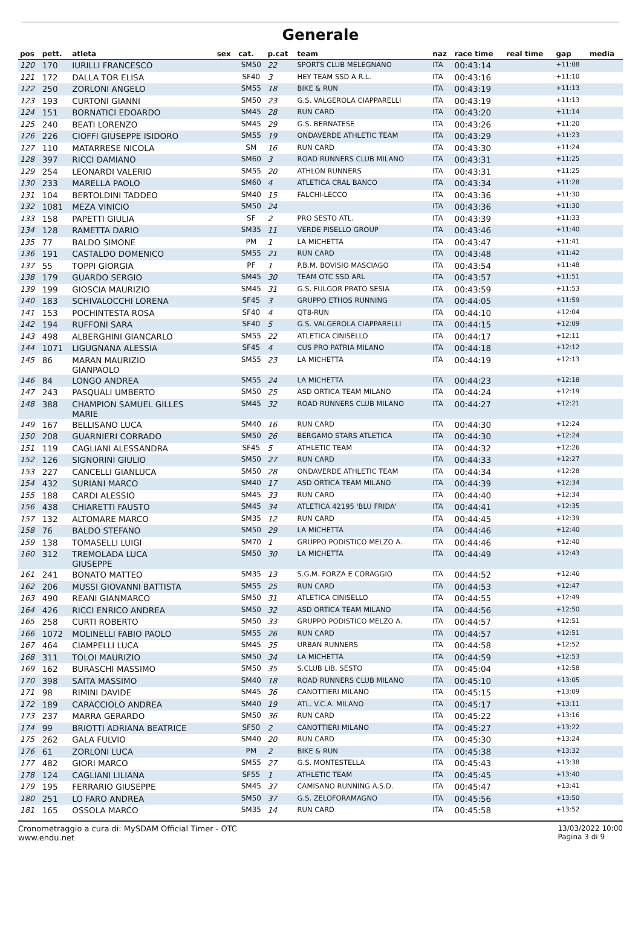Generale
| pos | pett. | atleta | sex | cat. | p.cat | team | naz | race time | real time | gap | media |
| --- | --- | --- | --- | --- | --- | --- | --- | --- | --- | --- | --- |
| 120 | 170 | IURILLI FRANCESCO | | SM50 | 22 | SPORTS CLUB MELEGNANO | ITA | 00:43:14 | | +11:08 | |
| 121 | 172 | DALLA TOR ELISA | | SF40 | 3 | HEY TEAM SSD A R.L. | ITA | 00:43:16 | | +11:10 | |
| 122 | 250 | ZORLONI ANGELO | | SM55 | 18 | BIKE & RUN | ITA | 00:43:19 | | +11:13 | |
| 123 | 193 | CURTONI GIANNI | | SM50 | 23 | G.S. VALGEROLA CIAPPARELLI | ITA | 00:43:19 | | +11:13 | |
| 124 | 151 | BORNATICI EDOARDO | | SM45 | 28 | RUN CARD | ITA | 00:43:20 | | +11:14 | |
| 125 | 240 | BEATI LORENZO | | SM45 | 29 | G.S. BERNATESE | ITA | 00:43:26 | | +11:20 | |
| 126 | 226 | CIOFFI GIUSEPPE ISIDORO | | SM55 | 19 | ONDAVERDE ATHLETIC TEAM | ITA | 00:43:29 | | +11:23 | |
| 127 | 110 | MATARRESE NICOLA | | SM | 16 | RUN CARD | ITA | 00:43:30 | | +11:24 | |
| 128 | 397 | RICCI DAMIANO | | SM60 | 3 | ROAD RUNNERS CLUB MILANO | ITA | 00:43:31 | | +11:25 | |
| 129 | 254 | LEONARDI VALERIO | | SM55 | 20 | ATHLON RUNNERS | ITA | 00:43:31 | | +11:25 | |
| 130 | 233 | MARELLA PAOLO | | SM60 | 4 | ATLETICA CRAL BANCO | ITA | 00:43:34 | | +11:28 | |
| 131 | 104 | BERTOLDINI TADDEO | | SM40 | 15 | FALCHI-LECCO | ITA | 00:43:36 | | +11:30 | |
| 132 | 1081 | MEZA VINICIO | | SM50 | 24 | | ITA | 00:43:36 | | +11:30 | |
| 133 | 158 | PAPETTI GIULIA | | SF | 2 | PRO SESTO ATL. | ITA | 00:43:39 | | +11:33 | |
| 134 | 128 | RAMETTA DARIO | | SM35 | 11 | VERDE PISELLO GROUP | ITA | 00:43:46 | | +11:40 | |
| 135 | 77 | BALDO SIMONE | | PM | 1 | LA MICHETTA | ITA | 00:43:47 | | +11:41 | |
| 136 | 191 | CASTALDO DOMENICO | | SM55 | 21 | RUN CARD | ITA | 00:43:48 | | +11:42 | |
| 137 | 55 | TOPPI GIORGIA | | PF | 1 | P.B.M. BOVISIO MASCIAGO | ITA | 00:43:54 | | +11:48 | |
| 138 | 179 | GUARDO SERGIO | | SM45 | 30 | TEAM OTC SSD ARL | ITA | 00:43:57 | | +11:51 | |
| 139 | 199 | GIOSCIA MAURIZIO | | SM45 | 31 | G.S. FULGOR PRATO SESIA | ITA | 00:43:59 | | +11:53 | |
| 140 | 183 | SCHIVALOCCHI LORENA | | SF45 | 3 | GRUPPO ETHOS RUNNING | ITA | 00:44:05 | | +11:59 | |
| 141 | 153 | POCHINTESTA ROSA | | SF40 | 4 | QT8-RUN | ITA | 00:44:10 | | +12:04 | |
| 142 | 194 | RUFFONI SARA | | SF40 | 5 | G.S. VALGEROLA CIAPPARELLI | ITA | 00:44:15 | | +12:09 | |
| 143 | 498 | ALBERGHINI GIANCARLO | | SM55 | 22 | ATLETICA CINISELLO | ITA | 00:44:17 | | +12:11 | |
| 144 | 1071 | LIGUGNANA ALESSIA | | SF45 | 4 | CUS PRO PATRIA MILANO | ITA | 00:44:18 | | +12:12 | |
| 145 | 86 | MARAN MAURIZIO GIANPAOLO | | SM55 | 23 | LA MICHETTA | ITA | 00:44:19 | | +12:13 | |
| 146 | 84 | LONGO ANDREA | | SM55 | 24 | LA MICHETTA | ITA | 00:44:23 | | +12:18 | |
| 147 | 243 | PASQUALI UMBERTO | | SM50 | 25 | ASD ORTICA TEAM MILANO | ITA | 00:44:24 | | +12:19 | |
| 148 | 388 | CHAMPION SAMUEL GILLES MARIE | | SM45 | 32 | ROAD RUNNERS CLUB MILANO | ITA | 00:44:27 | | +12:21 | |
| 149 | 167 | BELLISANO LUCA | | SM40 | 16 | RUN CARD | ITA | 00:44:30 | | +12:24 | |
| 150 | 208 | GUARNIERI CORRADO | | SM50 | 26 | BERGAMO STARS ATLETICA | ITA | 00:44:30 | | +12:24 | |
| 151 | 119 | CAGLIANI ALESSANDRA | | SF45 | 5 | ATHLETIC TEAM | ITA | 00:44:32 | | +12:26 | |
| 152 | 126 | SIGNORINI GIULIO | | SM50 | 27 | RUN CARD | ITA | 00:44:33 | | +12:27 | |
| 153 | 227 | CANCELLI GIANLUCA | | SM50 | 28 | ONDAVERDE ATHLETIC TEAM | ITA | 00:44:34 | | +12:28 | |
| 154 | 432 | SURIANI MARCO | | SM40 | 17 | ASD ORTICA TEAM MILANO | ITA | 00:44:39 | | +12:34 | |
| 155 | 188 | CARDI ALESSIO | | SM45 | 33 | RUN CARD | ITA | 00:44:40 | | +12:34 | |
| 156 | 438 | CHIARETTI FAUSTO | | SM45 | 34 | ATLETICA 42195 'BLU FRIDA' | ITA | 00:44:41 | | +12:35 | |
| 157 | 132 | ALTOMARE MARCO | | SM35 | 12 | RUN CARD | ITA | 00:44:45 | | +12:39 | |
| 158 | 76 | BALDO STEFANO | | SM50 | 29 | LA MICHETTA | ITA | 00:44:46 | | +12:40 | |
| 159 | 138 | TOMASELLI LUIGI | | SM70 | 1 | GRUPPO PODISTICO MELZO A. | ITA | 00:44:46 | | +12:40 | |
| 160 | 312 | TREMOLADA LUCA GIUSEPPE | | SM50 | 30 | LA MICHETTA | ITA | 00:44:49 | | +12:43 | |
| 161 | 241 | BONATO MATTEO | | SM35 | 13 | S.G.M. FORZA E CORAGGIO | ITA | 00:44:52 | | +12:46 | |
| 162 | 206 | MUSSI GIOVANNI BATTISTA | | SM55 | 25 | RUN CARD | ITA | 00:44:53 | | +12:47 | |
| 163 | 490 | REANI GIANMARCO | | SM50 | 31 | ATLETICA CINISELLO | ITA | 00:44:55 | | +12:49 | |
| 164 | 426 | RICCI ENRICO ANDREA | | SM50 | 32 | ASD ORTICA TEAM MILANO | ITA | 00:44:56 | | +12:50 | |
| 165 | 258 | CURTI ROBERTO | | SM50 | 33 | GRUPPO PODISTICO MELZO A. | ITA | 00:44:57 | | +12:51 | |
| 166 | 1072 | MOLINELLI FABIO PAOLO | | SM55 | 26 | RUN CARD | ITA | 00:44:57 | | +12:51 | |
| 167 | 464 | CIAMPELLI LUCA | | SM45 | 35 | URBAN RUNNERS | ITA | 00:44:58 | | +12:52 | |
| 168 | 311 | TOLOI MAURIZIO | | SM50 | 34 | LA MICHETTA | ITA | 00:44:59 | | +12:53 | |
| 169 | 162 | BURASCHI MASSIMO | | SM50 | 35 | S.CLUB LIB. SESTO | ITA | 00:45:04 | | +12:58 | |
| 170 | 398 | SAITA MASSIMO | | SM40 | 18 | ROAD RUNNERS CLUB MILANO | ITA | 00:45:10 | | +13:05 | |
| 171 | 98 | RIMINI DAVIDE | | SM45 | 36 | CANOTTIERI MILANO | ITA | 00:45:15 | | +13:09 | |
| 172 | 189 | CARACCIOLO ANDREA | | SM40 | 19 | ATL. V.C.A. MILANO | ITA | 00:45:17 | | +13:11 | |
| 173 | 237 | MARRA GERARDO | | SM50 | 36 | RUN CARD | ITA | 00:45:22 | | +13:16 | |
| 174 | 99 | BRIOTTI ADRIANA BEATRICE | | SF50 | 2 | CANOTTIERI MILANO | ITA | 00:45:27 | | +13:22 | |
| 175 | 262 | GALA FULVIO | | SM40 | 20 | RUN CARD | ITA | 00:45:30 | | +13:24 | |
| 176 | 61 | ZORLONI LUCA | | PM | 2 | BIKE & RUN | ITA | 00:45:38 | | +13:32 | |
| 177 | 482 | GIORI MARCO | | SM55 | 27 | G.S. MONTESTELLA | ITA | 00:45:43 | | +13:38 | |
| 178 | 124 | CAGLIANI LILIANA | | SF55 | 1 | ATHLETIC TEAM | ITA | 00:45:45 | | +13:40 | |
| 179 | 195 | FERRARIO GIUSEPPE | | SM45 | 37 | CAMISANO RUNNING A.S.D. | ITA | 00:45:47 | | +13:41 | |
| 180 | 251 | LO FARO ANDREA | | SM50 | 37 | G.S. ZELOFORAMAGNO | ITA | 00:45:56 | | +13:50 | |
| 181 | 165 | OSSOLA MARCO | | SM35 | 14 | RUN CARD | ITA | 00:45:58 | | +13:52 | |
Cronometraggio a cura di: MySDAM Official Timer - OTC
www.endu.net
13/03/2022 10:00
Pagina 3 di 9